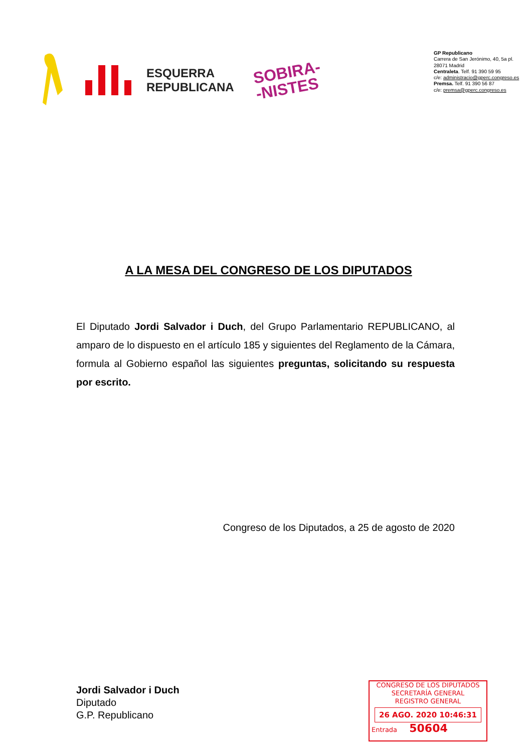ESQUERRA
REPUBLICANA
SOBIRA-
-NISTES
GP Republicano
Carrera de San Jerónimo, 40, 5a pl.
28071 Madrid
Centraleta. Telf. 91 390 59 95
c/e: administracio@gperc.congreso.es
Premsa. Telf. 91 390 56 87
c/e: premsa@gperc.congreso.es
A LA MESA DEL CONGRESO DE LOS DIPUTADOS
El Diputado Jordi Salvador i Duch, del Grupo Parlamentario REPUBLICANO, al amparo de lo dispuesto en el artículo 185 y siguientes del Reglamento de la Cámara, formula al Gobierno español las siguientes preguntas, solicitando su respuesta por escrito.
Congreso de los Diputados, a 25 de agosto de 2020
Jordi Salvador i Duch
Diputado
G.P. Republicano
CONGRESO DE LOS DIPUTADOS
SECRETARÍA GENERAL
REGISTRO GENERAL
26 AGO. 2020 10:46:31
Entrada 50604